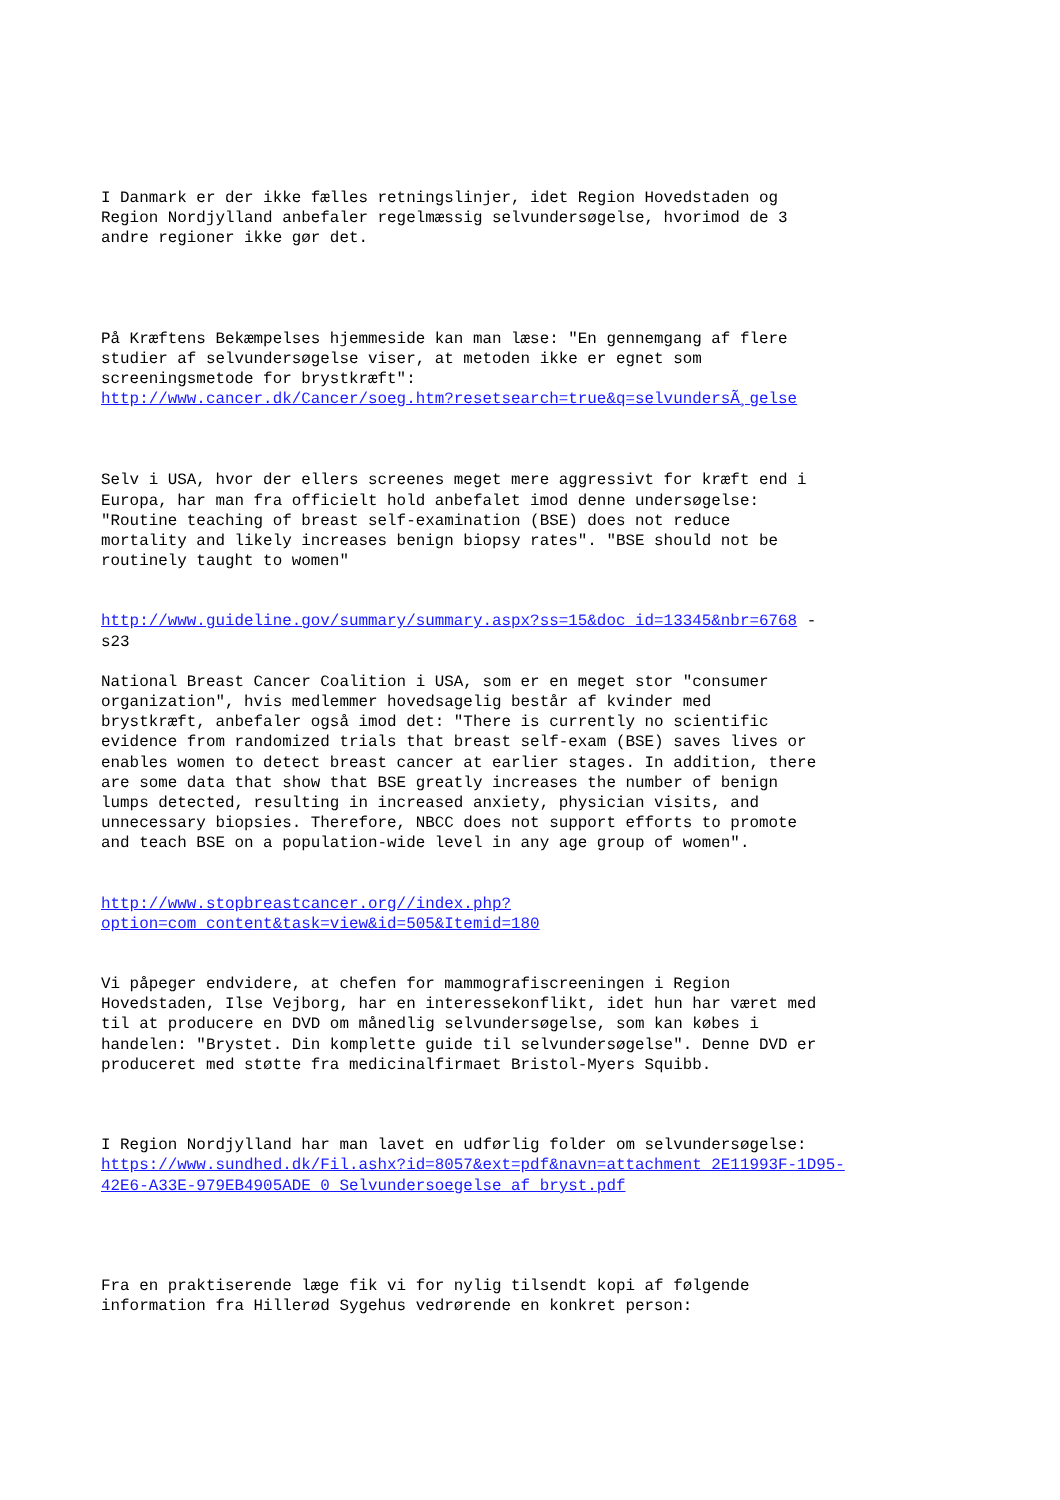I Danmark er der ikke fælles retningslinjer, idet Region Hovedstaden og Region Nordjylland anbefaler regelmæssig selvundersøgelse, hvorimod de 3 andre regioner ikke gør det.
På Kræftens Bekæmpelses hjemmeside kan man læse: "En gennemgang af flere studier af selvundersøgelse viser, at metoden ikke er egnet som screeningsmetode for brystkræft": http://www.cancer.dk/Cancer/soeg.htm?resetsearch=true&q=selvundersÃ¸gelse
Selv i USA, hvor der ellers screenes meget mere aggressivt for kræft end i Europa, har man fra officielt hold anbefalet imod denne undersøgelse: "Routine teaching of breast self-examination (BSE) does not reduce mortality and likely increases benign biopsy rates". "BSE should not be routinely taught to women"
http://www.guideline.gov/summary/summary.aspx?ss=15&doc_id=13345&nbr=6768 - s23
National Breast Cancer Coalition i USA, som er en meget stor "consumer organization", hvis medlemmer hovedsagelig består af kvinder med brystkræft, anbefaler også imod det: "There is currently no scientific evidence from randomized trials that breast self-exam (BSE) saves lives or enables women to detect breast cancer at earlier stages. In addition, there are some data that show that BSE greatly increases the number of benign lumps detected, resulting in increased anxiety, physician visits, and unnecessary biopsies. Therefore, NBCC does not support efforts to promote and teach BSE on a population-wide level in any age group of women".
http://www.stopbreastcancer.org//index.php? option=com_content&task=view&id=505&Itemid=180
Vi påpeger endvidere, at chefen for mammografiscreeningen i Region Hovedstaden, Ilse Vejborg, har en interessekonflikt, idet hun har været med til at producere en DVD om månedlig selvundersøgelse, som kan købes i handelen: "Brystet. Din komplette guide til selvundersøgelse". Denne DVD er produceret med støtte fra medicinalfirmaet Bristol-Myers Squibb.
I Region Nordjylland har man lavet en udførlig folder om selvundersøgelse: https://www.sundhed.dk/Fil.ashx?id=8057&ext=pdf&navn=attachment_2E11993F-1D95- 42E6-A33E-979EB4905ADE_0_Selvundersoegelse_af_bryst.pdf
Fra en praktiserende læge fik vi for nylig tilsendt kopi af følgende information fra Hillerød Sygehus vedrørende en konkret person: